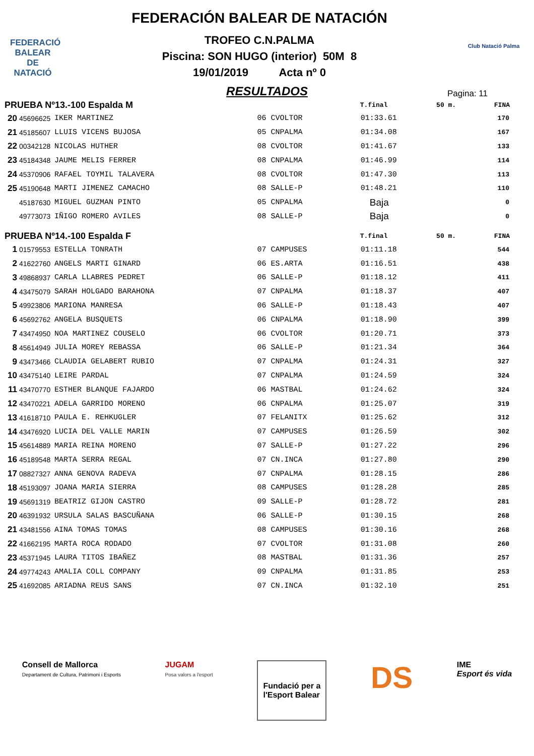FEDERACIÓ
BALEAR DE
NATACIÓ
FEDERACIÓN BALEAR DE NATACIÓN
TROFEO C.N.PALMA
Piscina: SON HUGO (interior) 50M 8
19/01/2019 Acta nº 0
Club Natació Palma
RESULTADOS
Pagina: 11
| PRUEBA Nº13.-100 Espalda M | | | | T.final | 50 m. | FINA |
| --- | --- | --- | --- | --- | --- | --- |
| 20 | 45696625 | IKER MARTINEZ | 06 CVOLTOR | 01:33.61 | | 170 |
| 21 | 45185607 | LLUIS VICENS BUJOSA | 05 CNPALMA | 01:34.08 | | 167 |
| 22 | 00342128 | NICOLAS HUTHER | 08 CVOLTOR | 01:41.67 | | 133 |
| 23 | 45184348 | JAUME MELIS FERRER | 08 CNPALMA | 01:46.99 | | 114 |
| 24 | 45370906 | RAFAEL TOYMIL TALAVERA | 08 CVOLTOR | 01:47.30 | | 113 |
| 25 | 45190648 | MARTI JIMENEZ CAMACHO | 08 SALLE-P | 01:48.21 | | 110 |
| | 45187630 | MIGUEL GUZMAN PINTO | 05 CNPALMA | Baja | | 0 |
| | 49773073 | IÑIGO ROMERO AVILES | 08 SALLE-P | Baja | | 0 |
| PRUEBA Nº14.-100 Espalda F | | | | T.final | 50 m. | FINA |
| 1 | 01579553 | ESTELLA TONRATH | 07 CAMPUSES | 01:11.18 | | 544 |
| 2 | 41622760 | ANGELS MARTI GINARD | 06 ES.ARTA | 01:16.51 | | 438 |
| 3 | 49868937 | CARLA LLABRES PEDRET | 06 SALLE-P | 01:18.12 | | 411 |
| 4 | 43475079 | SARAH HOLGADO BARAHONA | 07 CNPALMA | 01:18.37 | | 407 |
| 5 | 49923806 | MARIONA MANRESA | 06 SALLE-P | 01:18.43 | | 407 |
| 6 | 45692762 | ANGELA BUSQUETS | 06 CNPALMA | 01:18.90 | | 399 |
| 7 | 43474950 | NOA MARTINEZ COUSELO | 06 CVOLTOR | 01:20.71 | | 373 |
| 8 | 45614949 | JULIA MOREY REBASSA | 06 SALLE-P | 01:21.34 | | 364 |
| 9 | 43473466 | CLAUDIA GELABERT RUBIO | 07 CNPALMA | 01:24.31 | | 327 |
| 10 | 43475140 | LEIRE PARDAL | 07 CNPALMA | 01:24.59 | | 324 |
| 11 | 43470770 | ESTHER BLANQUE FAJARDO | 06 MASTBAL | 01:24.62 | | 324 |
| 12 | 43470221 | ADELA GARRIDO MORENO | 06 CNPALMA | 01:25.07 | | 319 |
| 13 | 41618710 | PAULA E. REHKUGLER | 07 FELANITX | 01:25.62 | | 312 |
| 14 | 43476920 | LUCIA DEL VALLE MARIN | 07 CAMPUSES | 01:26.59 | | 302 |
| 15 | 45614889 | MARIA REINA MORENO | 07 SALLE-P | 01:27.22 | | 296 |
| 16 | 45189548 | MARTA SERRA REGAL | 07 CN.INCA | 01:27.80 | | 290 |
| 17 | 08827327 | ANNA GENOVA RADEVA | 07 CNPALMA | 01:28.15 | | 286 |
| 18 | 45193097 | JOANA MARIA SIERRA | 08 CAMPUSES | 01:28.28 | | 285 |
| 19 | 45691319 | BEATRIZ GIJON CASTRO | 09 SALLE-P | 01:28.72 | | 281 |
| 20 | 46391932 | URSULA SALAS BASCUÑANA | 06 SALLE-P | 01:30.15 | | 268 |
| 21 | 43481556 | AINA TOMAS TOMAS | 08 CAMPUSES | 01:30.16 | | 268 |
| 22 | 41662195 | MARTA ROCA RODADO | 07 CVOLTOR | 01:31.08 | | 260 |
| 23 | 45371945 | LAURA TITOS IBAÑEZ | 08 MASTBAL | 01:31.36 | | 257 |
| 24 | 49774243 | AMALIA COLL COMPANY | 09 CNPALMA | 01:31.85 | | 253 |
| 25 | 41692085 | ARIADNA REUS SANS | 07 CN.INCA | 01:32.10 | | 251 |
Consell de Mallorca
Departament de Cultura, Patrimoni i Esports
JUGAM
Posa valors a l'esport
Fundació per a
l'Esport Balear
DS
IME
Esport és vida